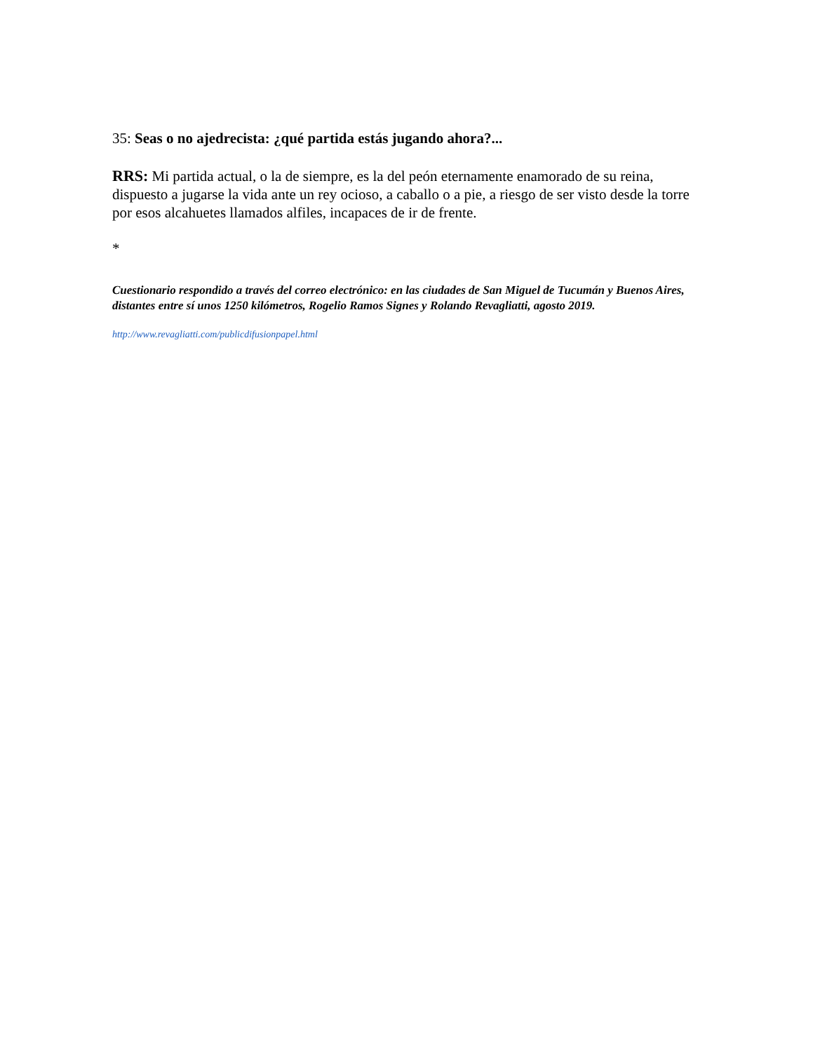35: Seas o no ajedrecista: ¿qué partida estás jugando ahora?...
RRS: Mi partida actual, o la de siempre, es la del peón eternamente enamorado de su reina, dispuesto a jugarse la vida ante un rey ocioso, a caballo o a pie, a riesgo de ser visto desde la torre por esos alcahuetes llamados alfiles, incapaces de ir de frente.
*
Cuestionario respondido a través del correo electrónico: en las ciudades de San Miguel de Tucumán y Buenos Aires, distantes entre sí unos 1250 kilómetros, Rogelio Ramos Signes y Rolando Revagliatti, agosto 2019.
http://www.revagliatti.com/publicdifusionpapel.html